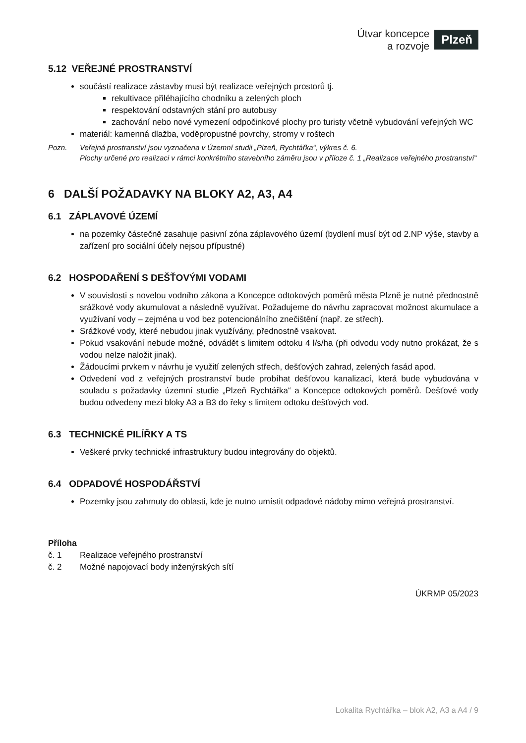Útvar koncepce
a rozvoje
Plzeň
5.12 VEŘEJNÉ PROSTRANSTVÍ
součástí realizace zástavby musí být realizace veřejných prostorů tj.
rekultivace přiléhajícího chodníku a zelených ploch
respektování odstavných stání pro autobusy
zachování nebo nové vymezení odpočinkové plochy pro turisty včetně vybudování veřejných WC
materiál: kamenná dlažba, voděpropustné povrchy, stromy v roštech
Pozn. Veřejná prostranství jsou vyznačena v Územní studii „Plzeň, Rychtářka“, výkres č. 6.
Plochy určené pro realizaci v rámci konkrétního stavebního záměru jsou v příloze č. 1 „Realizace veřejného prostranství“
6 DALŠÍ POŽADAVKY NA BLOKY A2, A3, A4
6.1 ZÁPLAVOVÉ ÚZEMÍ
na pozemky částečně zasahuje pasivní zóna záplavového území (bydlení musí být od 2.NP výše, stavby a zařízení pro sociální účely nejsou přípustné)
6.2 HOSPODAŘENÍ S DEŠŤOVÝMI VODAMI
V souvislosti s novelou vodního zákona a Koncepce odtokových poměrů města Plzně je nutné přednostně srážkové vody akumulovat a následně využívat. Požadujeme do návrhu zapracovat možnost akumulace a využívaní vody – zejména u vod bez potencionálního znečištění (např. ze střech).
Srážkové vody, které nebudou jinak využívány, přednostně vsakovat.
Pokud vsakování nebude možné, odvádět s limitem odtoku 4 l/s/ha (při odvodu vody nutno prokázat, že s vodou nelze naložit jinak).
Žádoucími prvkem v návrhu je využití zelených střech, dešťových zahrad, zelených fasád apod.
Odvedení vod z veřejných prostranství bude probíhat dešťovou kanalizací, která bude vybudována v souladu s požadavky územní studie „Plzeň Rychtářka“ a Koncepce odtokových poměrů. Dešťové vody budou odvedeny mezi bloky A3 a B3 do řeky s limitem odtoku dešťových vod.
6.3 TECHNICKÉ PILÍŘKY A TS
Veškeré prvky technické infrastruktury budou integrovány do objektů.
6.4 ODPADOVÉ HOSPODÁŘSTVÍ
Pozemky jsou zahrnuty do oblasti, kde je nutno umístit odpadové nádoby mimo veřejná prostranství.
Příloha
č. 1 Realizace veřejného prostranství
č. 2 Možné napojovací body inženýrských sítí
ÚKRMP 05/2023
Lokalita Rychtářka – blok A2, A3 a A4 / 9